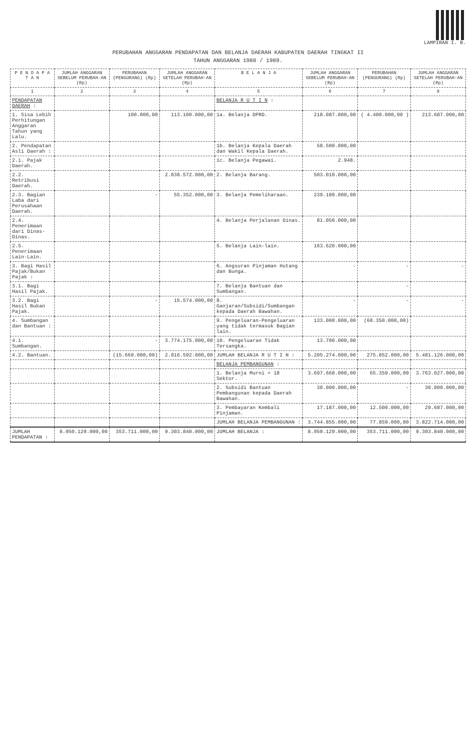LAMPIRAN I. B.
PERUBAHAN ANGGARAN PENDAPATAN DAN BELANJA DAERAH KABUPATEN DAERAH TINGKAT II
TAHUN ANGGARAN 1988 / 1989.
| P E N D A P A T A N | JUMLAH ANGGARAN SEBELUM PERUBAH-AN (Rp) | PERUBAHAN (PENGURANG) (Rp) | JUMLAH ANGGARAN SETELAH PERUBAH-AN (Rp) | B E L A N J A | JUMLAH ANGGARAN SEBELUM PERUBAH-AN (Rp) | PERUBAHAN (PENGURANG) (Rp) | JUMLAH ANGGARAN SETELAH PERUBAH-AN (Rp) |
| --- | --- | --- | --- | --- | --- | --- | --- |
| 1 | 2 | 3 | 4 | 5 | 6 | 7 | 8 |
| PENDAPATAN DAERAH : | | | | BELANJA R U T I N : | | | |
| 1. Sisa Lebih Perhitungan Anggaran Tahun yang Lalu. | | 100.000,00 | 113.100.000,00 | 1a. Belanja DPRD. | 218.087.000,00 | ( 4.400.000,00 ) | 213.687.000,00 |
| 2. Pendapatan Asli Daerah : | | | | 1b. Belanja Kepala Daerah dan Wakil Kepala Daerah. | 58.500.000,00 | | |
| 2.1. Pajak Daerah. | | | | 1c. Belanja Pegawai. | 2.948. | | |
| 2.2. Retribusi Daerah. | | | 2.038.572.000,00 | 2. Belanja Barang. | 503.010.000,00 | | |
| 2.3. Bagian Laba dari Perusahaan Daerah. | | - | 55.352.000,00 | 3. Belanja Pemeliharaan. | 239.180.000,00 | | |
| 2.4. Penerimaan dari Dinas-Dinas. | | | | 4. Belanja Perjalanan Dinas. | 81.050.000,00 | | |
| 2.5. Penerimaan Lain-Lain. | | | | 5. Belanja Lain-lain. | 163.620.000,00 | | |
| 3. Bagi Hasil Pajak/Bukan Pajak : | | | | 6. Angsuran Pinjaman Hutang dan Bunga. | - | - | - |
| 3.1. Bagi Hasil Pajak. | | | | 7. Belanja Bantuan dan Sumbangan. | | - | |
| 3.2. Bagi Hasil Bukan Pajak. | | - | 15.574.000,00 | 8. Ganjaran/Subsidi/Sumbangan kepada Daerah Bawahan. | - | - | - |
| 4. Sumbangan dan Bantuan : | | | | 9. Pengeluaran-Pengeluaran yang tidak termasuk Bagian lain. | 133.000.000,00 | (68.350.000,00) | |
| 4.1. Sumbangan. | | - | 3.774.175.000,00 | 10. Pengeluaran Tidak Tersangka. | 13.700.000,00 | | |
| 4.2. Bantuan. | | (15.669.000,00) | 2.916.592.000,00 | JUMLAH BELANJA R U T I N : | 5.205.274.000,00 | 275.852.000,00 | 5.481.126.000,00 |
| | | | | BELANJA PEMBANGUNAN : | | | |
| | | | | 1. Belanja Murni = 18 Sektor. | 3.697.668.000,00 | 65.359.000,00 | 3.763.027.000,00 |
| | | | | 2. Subsidi Bantuan Pembangunan kepada Daerah Bawahan. | 30.000.000,00 | - | 30.000.000,00 |
| | | | | 3. Pembayaran Kembali Pinjaman. | 17.187.000,00 | 12.500.000,00 | 29.687.000,00 |
| | | | | JUMLAH BELANJA PEMBANGUNAN : | 3.744.855.000,00 | 77.859.000,00 | 3.822.714.000,00 |
| JUMLAH PENDAPATAN : | 8.950.129.000,00 | 353.711.000,00 | 9.303.840.000,00 | JUMLAH BELANJA : | 8.950.129.000,00 | 353.711.000,00 | 9.303.840.000,00 |